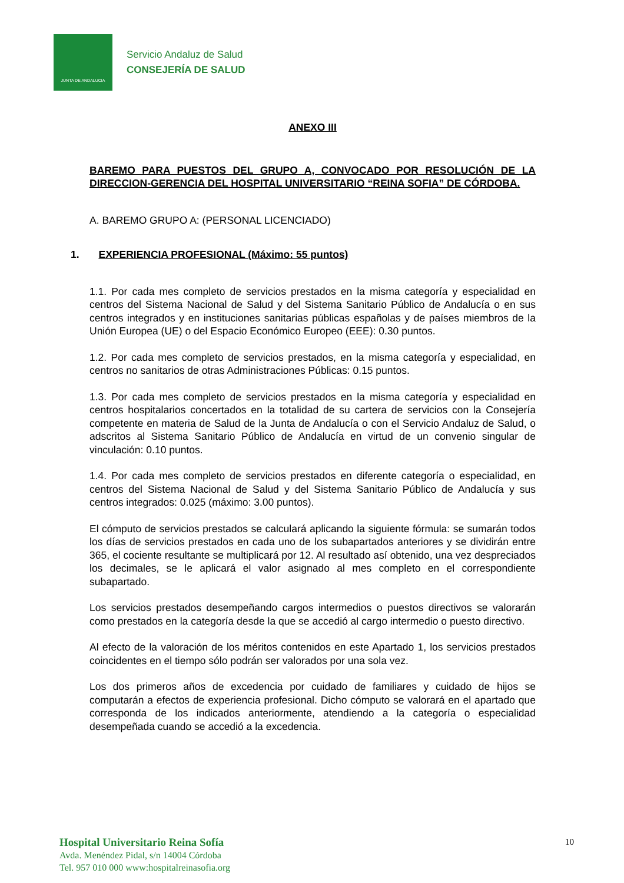JUNTA DE ANDALUCIA
Servicio Andaluz de Salud
CONSEJERÍA DE SALUD
ANEXO III
BAREMO PARA PUESTOS DEL GRUPO A, CONVOCADO POR RESOLUCIÓN DE LA DIRECCION-GERENCIA DEL HOSPITAL UNIVERSITARIO “REINA SOFIA” DE CÓRDOBA.
A. BAREMO GRUPO A: (PERSONAL LICENCIADO)
1. EXPERIENCIA PROFESIONAL (Máximo: 55 puntos)
1.1. Por cada mes completo de servicios prestados en la misma categoría y especialidad en centros del Sistema Nacional de Salud y del Sistema Sanitario Público de Andalucía o en sus centros integrados y en instituciones sanitarias públicas españolas y de países miembros de la Unión Europea (UE) o del Espacio Económico Europeo (EEE): 0.30 puntos.
1.2. Por cada mes completo de servicios prestados, en la misma categoría y especialidad, en centros no sanitarios de otras Administraciones Públicas: 0.15 puntos.
1.3. Por cada mes completo de servicios prestados en la misma categoría y especialidad en centros hospitalarios concertados en la totalidad de su cartera de servicios con la Consejería competente en materia de Salud de la Junta de Andalucía o con el Servicio Andaluz de Salud, o adscritos al Sistema Sanitario Público de Andalucía en virtud de un convenio singular de vinculación: 0.10 puntos.
1.4. Por cada mes completo de servicios prestados en diferente categoría o especialidad, en centros del Sistema Nacional de Salud y del Sistema Sanitario Público de Andalucía y sus centros integrados: 0.025 (máximo: 3.00 puntos).
El cómputo de servicios prestados se calculará aplicando la siguiente fórmula: se sumarán todos los días de servicios prestados en cada uno de los subapartados anteriores y se dividirán entre 365, el cociente resultante se multiplicará por 12. Al resultado así obtenido, una vez despreciados los decimales, se le aplicará el valor asignado al mes completo en el correspondiente subapartado.
Los servicios prestados desempeñando cargos intermedios o puestos directivos se valorarán como prestados en la categoría desde la que se accedió al cargo intermedio o puesto directivo.
Al efecto de la valoración de los méritos contenidos en este Apartado 1, los servicios prestados coincidentes en el tiempo sólo podrán ser valorados por una sola vez.
Los dos primeros años de excedencia por cuidado de familiares y cuidado de hijos se computarán a efectos de experiencia profesional. Dicho cómputo se valorará en el apartado que corresponda de los indicados anteriormente, atendiendo a la categoría o especialidad desempeñada cuando se accedió a la excedencia.
Hospital Universitario Reina Sofía
Avda. Menéndez Pidal, s/n 14004 Córdoba
Tel. 957 010 000 www:hospitalreinasofia.org
10